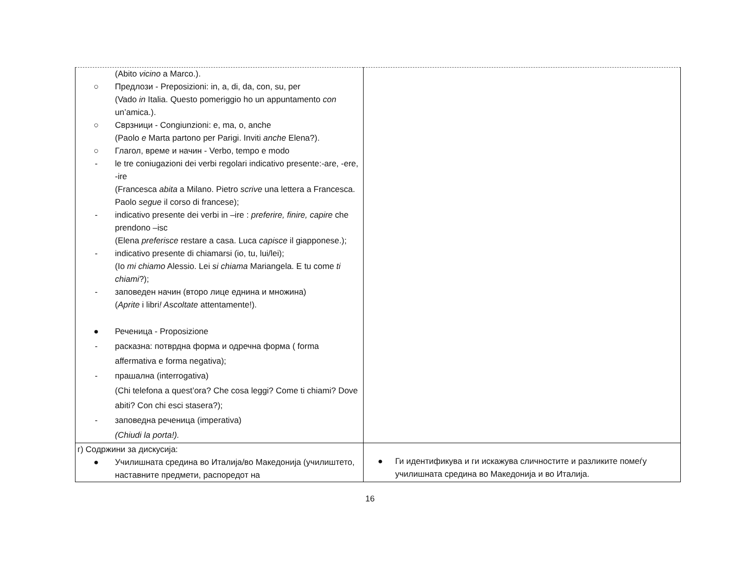| (Abito vicino a Marco.). ○ Предлози - Preposizioni: in, a, di, da, con, su, per (Vado in Italia. Questo pomeriggio ho un appuntamento con un’amica.). ○ Сврзници - Congiunzioni: e, ma, o, anche (Paolo e Marta partono per Parigi. Inviti anche Elena?). ○ Глагол, време и начин - Verbo, tempo e modo - le tre coniugazioni dei verbi regolari indicativo presente:-are, -ere, -ire (Francesca abita a Milano. Pietro scrive una lettera a Francesca. Paolo segue il corso di francese); - indicativo presente dei verbi in –ire : preferire, finire, capire che prendono –isc (Elena preferisce restare a casa. Luca capisce il giapponese.); - indicativo presente di chiamarsi (io, tu, lui/lei); (Io mi chiamo Alessio. Lei si chiama Mariangela. E tu come ti chiami ?); - заповеден начин (второ лице еднина и множина) ( Aprite i libri ! Ascoltate attentamente!). ● Реченица - Proposizione - расказна: потврдна форма и одречна форма ( forma affermativa e forma negativa); - прашална (interrogativa) (Chi telefona a quest’ora? Che cosa leggi? Come ti chiami? Dove abiti? Con chi esci stasera?); - заповедна реченица (imperativa) (Chiudi la porta!). | |
| г) Содржини за дискусија: ● Училишната средина во Италија/во Македонија (училиштето, наставните предмети, распоредот на | ● Ги идентификува и ги искажува сличностите и разликите помеѓу училишната средина во Македонија и во Италија. |
16